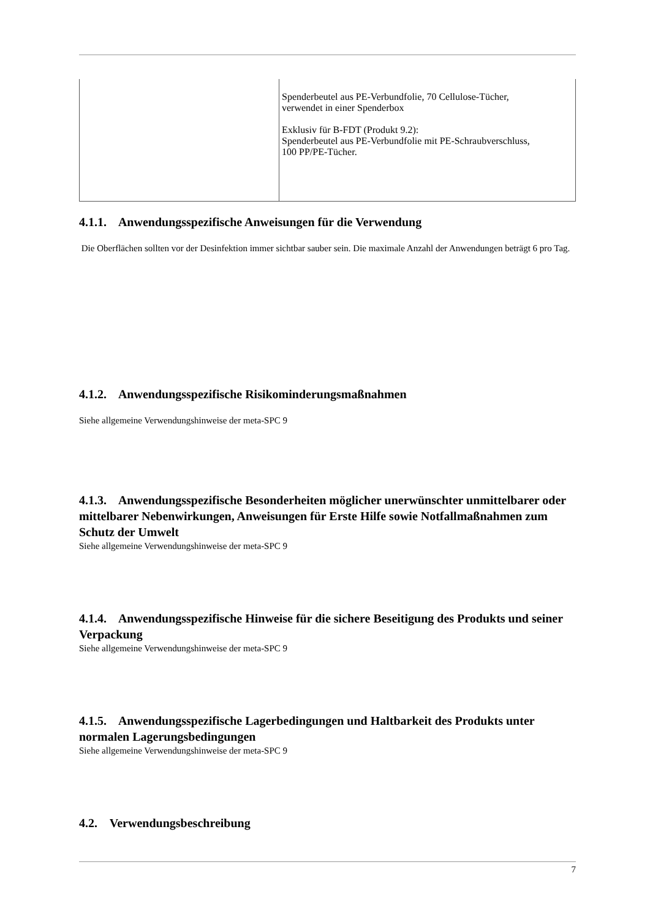| | Spenderbeutel aus PE-Verbundfolie, 70 Cellulose-Tücher, verwendet in einer Spenderbox Exklusiv für B-FDT (Produkt 9.2): Spenderbeutel aus PE-Verbundfolie mit PE-Schraubverschluss, 100 PP/PE-Tücher. |
4.1.1. Anwendungsspezifische Anweisungen für die Verwendung
Die Oberflächen sollten vor der Desinfektion immer sichtbar sauber sein. Die maximale Anzahl der Anwendungen beträgt 6 pro Tag.
4.1.2. Anwendungsspezifische Risikominderungsmaßnahmen
Siehe allgemeine Verwendungshinweise der meta-SPC 9
4.1.3. Anwendungsspezifische Besonderheiten möglicher unerwünschter unmittelbarer oder mittelbarer Nebenwirkungen, Anweisungen für Erste Hilfe sowie Notfallmaßnahmen zum Schutz der Umwelt
Siehe allgemeine Verwendungshinweise der meta-SPC 9
4.1.4. Anwendungsspezifische Hinweise für die sichere Beseitigung des Produkts und seiner Verpackung
Siehe allgemeine Verwendungshinweise der meta-SPC 9
4.1.5. Anwendungsspezifische Lagerbedingungen und Haltbarkeit des Produkts unter normalen Lagerungsbedingungen
Siehe allgemeine Verwendungshinweise der meta-SPC 9
4.2. Verwendungsbeschreibung
7